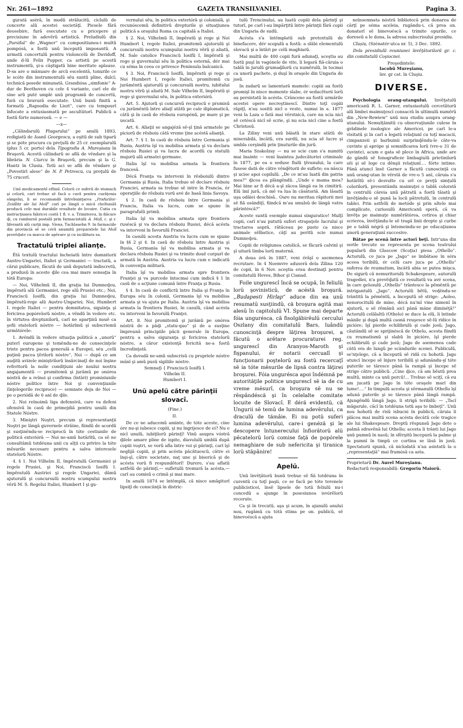Nr. 261—1892 GAZETA TRANSILVANIEI. Pagina 3.
gurată aséră, în modŭ strălucitŭ, ciclulŭ de concerte alŭ acestei societăţî. Piesele fără deosebire, fură esecutate cu o pricepere şi precisiune în adevĕrŭ artistică. Preludiulŭ din „Parsifal“ de „Wagner“ cu compositiunea-i multŭ pompósă, a fostŭ unŭ începutŭ imposantŭ. A urmatŭ concertulŭ pentru violoncelŭ de Davidoff, unde d-lŭ Felix Popper, ca artistŭ pe acestŭ instrumentŭ, şi-a câştigatŭ bine meritate aplause. D-sa are o mânuare de arcŭ escelentă, tonurile ce le scóte din instrumentulŭ sĕu suntŭ pline, dulcî; technică posede minunată. Grandiósa „simfonie“ A-dur de Beethoven cu cele 4 variante, carî ele de sine arŭ puté umplé unŭ programŭ de concertŭ, fură cu bravură esecutate. Unŭ bunŭ finitŭ a formatŭ „Rapsodia de Liszt“, care cu tempourî înfocate a entusiasmatŭ pe ascultătorî. Publicŭ a fostŭ fórte numerosŭ. — e —
—x—
„Călindarulŭ Plugarului“ pe anulŭ 1893, redigiatŭ de Ioanŭ Georgescu, a eşitŭ de sub tiparŭ şi se póte procura cu preţulŭ de 25 cr. esemplarulŭ (plus 5 cr. porto) dela Tipografia A. Mureşianu în Braşovŭ. Acestŭ călindarŭ se află de vêndare şi la librăria N. Ciurcu în Braşovŭ, precum şi la G. Hantz în Clusiu. Totŭ aci se află de vêndare şi „Povestirî alese“ de N. P. Petrescu, cu preţulŭ de 75 crucerî.
Unŭ medicamentŭ eftinŭ. Celorŭ ce suferŭ de stomach şi celorŭ, carî trebue sĕ facă o cură pentru curăţenia sângelui, li se recomandă întrebuinţarea „Prafurilor-Zeidlitz ale lui Moll“ carî pe lângă o mică cheltuială producŭ cele mai durabile resultate de lecuire. Cutia cu instrucţiunea fabricei costă 1 fl. v. a. Trimiterea, în fiăcare ḑi, cu rambursă postală prin farmacistulŭ A. Moll, c. şi r. liferantŭ alŭ curţii imp. Viena, Tuchlauebn 9. In farmaciile din provincià sĕ se céră anumitŭ preparatele lui Moll provĕḑute cu marca de apĕrare şi cu iscălitura sa.
Tractatulŭ triplei alianţe.
Étă textulŭ tractului încheiatŭ între domnitorii Austro-Ungariei, Italiei şi Germaniei — tractatŭ, a cărui publicare, făcută de unŭ deputatŭ indiscretŭ, a produsŭ în aceste ḑile cea mai mare sensaţia în tótă Europa:
— Noi, Vilhelmŭ II, din graţia lui Dumneḑeu, împĕratŭ alŭ Germaniei, rege alŭ Prusiei etc.; Noi, Franciscŭ Iosifŭ, din graţia lui Dumneḑeu, împĕratŭ-rege alŭ Austro-Ungariei; Noi, Humbert I. regele Italiei — pentru demnitatea, siguinţa şi fericirea popórelorŭ nóstre, a vêndŭ în vedere etc. în virtutea dreptunilorŭ, carî ne aparţinŭ nouĕ ca şefii statelorŭ nóstre — hotărîmŭ şi subscriemŭ următórele:
1. Avêndŭ în vedere situaţia politicâ a „unorŭ“ puterî europene şi temêndu-ne de consecinţele triste pentru pacea generală a Europei, séu „celŭ puţinŭ pacea ţĕrilorŭ nóstre“, Noi — după ce am auḑitŭ avizele miniştrilorŭ însărcinaţî de noi înşine referitorŭ la noile condiţiuni ale noului nostru angajamentŭ — promitemŭ şi jurămŭ pe onórea nóstră de a reînoi şi confirma (întări) promisiunile nóstre politice între Noi şi convenţiunile (înţelegerile reciproce) — semnate deja de Noi — pe o periódă de 6 anî de ḑile.
2. Noi reînoimŭ liga defensivă, care va defeni ofensivă în casŭ de primejdiă pentru unulŭ din Statele Nóstre.
3. Miniştri Noştri, precum şi representanţii Noştri pe lângă guvernele străine, fiindŭ de acordŭ şi susţinêndu-se reciprocŭ în tóte cestiunile de politică exterióră — Noi ne-amŭ hotărîtŭ, ca sĕ ne consultămŭ totdéuna unii cu alţii cu privire la tóte mĕsurile necesare pentru a salva interesele statelorŭ Nóstre.
4. § 1. Noi Vilhelm II, împĕratulŭ Germaniei şi regele Prusiei, şi Noi, Franciscŭ Iosifŭ I. împĕratulŭ Austriei şi regele Ungariei, dămŭ ajutorulŭ şi concursulŭ nostru scumpului nostru vĕrŭ M. S. Regelui Italiei, Humbert I şi gu-
vernului sĕu, în politica exterióră şi colonială, şi recunóscemŭ definitivŭ drepturile şi situaţiunea politică a oraşului Roma ca capitală a Italiei.
§ 2. Noi, Vilhelmŭ II, împĕratŭ şi rege şi Noi Humbert I, regele Italiei, promitemŭ ajutorulŭ şi concursulŭ nostru scumpului nostru vĕrŭ şi aliatŭ, M. Sale catolice Franciscŭ Iosifŭ I, împĕratŭ şi rege şi guvernului sĕu în politica esternă, dér mai cu séma în ceea ce privesce Peninsula balcanică.
§ 3. Noi, Franciscŭ Iosifŭ, împĕratŭ şi rege şi Noi Humbert I, regele Italiei, promitemŭ cu jurămêntŭ ajutorulŭ şi concursulŭ nostru, iubitului nostru vĕrŭ şi aliatŭ M. Sale Vilhelm II, împĕratŭ şi rege şi guvernului sĕu, în politica exterióră.
Art. 5. Ajutorŭ şi concursŭ reciprocŭ e promisŭ cu jurămêntŭ între aliaţî atâtŭ pe cale diplomatică, câtŭ şi în casŭ de rĕsboiu europénŭ, pe mare şi pe uscatŭ.
Art. 6. Aliaţii se angajéză sĕ-şî ţină armatele pe piciorŭ de rĕsboiu câtă vreme ţine acéstă alianţă.
Art. 7. § 1. In casŭ de rĕsboiu între Germania şi Rusia, Austria îşî va mobilisa armata şi va declara rĕsboiu Rusiei şi va lucra de acordŭ cu statulŭ majorŭ alŭ armatei germane.
Italia îşî va mobilisa armata la frontiera francesă.
Décă Franţa va interveni în rĕsboiulŭ dintre Germania şi Rusia, Italia trebue sĕ declare rĕsboiu Franciei, armata sa trebue sĕ intre în Francia, ér operaţiile de rĕsboiu vorŭ avé de basă linia Savoya.
§ 2. In casŭ de rĕsboiu între Germania şi Francia, Italia va lucra, cum se spune în paragrafulŭ primŭ.
Italia îşî va mobilisa armata spre frontiera ruséscă şi va declara rĕsboiu Rusiei, décă acésta va interveni în favorulŭ Franciei.
In casulŭ acesta Austria va lucra cum se spune în §§ 2 şi 4. In casŭ de rĕsboiu între Austria şi Rusia, Germania îşî va mobilisa armata şi va declara rĕsboiu Rusiei şi va trimite douĕ corpurî de armată în Austria. Austria va lucra cum e indicatŭ în convenţia militară.
Italia îşî va mobilisa armata spre frontiera Franţei şi va purcede întocmai cum indică § 1 în casŭ de o acţiune comună între Franţa şi Rusia.
§ 4. In casŭ de conflictŭ între Italia şi Franţa în Europa séu în colonii, Germania îşî va mobilisa armata şi va ajuta pe Italia. Austria îşî va mobilisa armata la frontiera Rusiei, în casulŭ, când acésta va interveni în favorulŭ Franţei.
Art. 8. Noi promitemŭ şi jurămŭ pe onórea nóstră de a păḑi „statu-quo“ şi de a susţine împreună principiile păcii generale în Europa, pentru a salva siguranţa şi fericirea statelorŭ nóstre, a căror existenţă fericită ne-a fostŭ încredinţată.
Ca dovadă ne-amŭ subscrisŭ cu propriele nóstre mânî şi amŭ pusŭ sigiliile nóstre.
Semnaţî { Franciscŭ Iosifŭ I.
Vilhelm II.
Humbert I.
Unŭ apelŭ către părinţii slovacî.
(Fine.)
II.
De ce ne aducemŭ aminte, de tóte aceste, cine óre nu-şi iubesce copiii, şi nu îngrijesce de ei? Nu e nicî unulŭ, iubiţilorŭ părinţî! Vinŭ asupra vóstră ḑilele amare pline de ispite, diavolulŭ umblă după copiii voştri, se vorŭ afla între voi şi părinţî, carî îşî neglijă copiii, şi prin acésta păcătuescŭ, către ei înşi-şî, către societate, naţ une şi biserică şi de acésta vorŭ fi respundĕtorî! Durere, s'au aflatŭ astfelŭ de părinţî,— sufletulŭ tremură la acésta,—carî au comisŭ o crimă şi mai mare.
In anulŭ 1874 se întêmplă, că nisce amăgitorî lipsiţî de consciinţă în distric-
tulŭ Trencinului, au luatŭ copiii dela părinţî şi tutorî, pe carî i-au împărţitŭ între părinţii fără copii din Ungaria de sudŭ.
Acésta s'a întêmplatŭ sub pretextulŭ de binefacere, dér scopulŭ a fostŭ: a slăbi elementulŭ slovacŭ şi a întări pe celŭ maghiarŭ.
Mai multŭ de 400 copii fură adunaţî, aceştia au fostŭ puşî în vagónele de vite, li legară fiă-căruia o tablă în jurulŭ grumaḑilorŭ cu numĕrulŭ, în tocmai ca unorŭ pachete, şi duşî în oraşele din Ungaria de josŭ.
In zadarŭ se lamentară mamele: copiii au fostŭ promişî în nisce momente slabe, ér seducĕtorii lorŭ au persistatŭ în acésta. Crâncene au fostŭ urmările acestei opere necreştinescî. Dintre toţî copiii răpiţî, n'au sositŭ nicî o veste, numai în a. 1877 veni la Laza o fată mai vêrstnică, care nu scia nicî sĕ cetéscă nicî sĕ scrie, şi nu scia nicî cine a fostŭ Christosŭ.
La Ziliny veni unŭ băiatŭ în stare atâtŭ de miserabilă, încâtŭ, era surdŭ, nu scia sĕ lucre şi umbla cerşindŭ prin ţinuturile din jurŭ.
Maria Szakolzay — nu se scie cum s'a numitŭ mai înainte — veni înaintea judecătoriei criminale în 1877, pe ea o seduse fiulŭ ţĕranului, la care fusese dată de către vênḑĕtorii de suflete; ea nâscu şi ucise apoi copilulŭ. „De ce m'au luatŭ din patria mea?“ ḑicea ea plângêndŭ. „Unde e mama mea? Mai bine ar fi décă a-şî zăcea lângă ea în cimitirŭ. Elŭ îmî jură, că mĕ va lua în căsătoriă. Am lăsatŭ uşa odăiei deschisă.. Oare nu meritau răpitorii mei sĕ fiă osândiţî, fiindcă m'au smulsŭ de lângă vatra părintéscă?“
Aceste suntŭ esemple numai singuratice! Mulţî copii, carî n'au pututŭ suferi strapaţele lucrului şi tractarea aspră, rătăceau pe puste ca nisce animale sĕlbatice, câţî au peritŭ scie numai Dumneḑeu.
Copiii de religiunea catolică, se făcură calvinî şi şî uitară limba lorŭ maternă.
A doua óră în 1887, veni érăşî o asemenea recrutare. In 4 Noemvre aduseră dela Zilina 120 de copii, în 6 Nov. aceştia erau destinaţî pentru comitatulŭ Heves, Bihor şi Cianad.
Foile ungurescî încă se ocupă, în feliulŭ lorŭ şovinisticŭ, de acéstă broşură. „Budapesti Hirlap“ aduce din ea unŭ resumatŭ susţiindŭ, că broşura agită mai alesŭ în capitolulŭ VI. Spune mai departe fóia ungurésca, că fisolgăbirĕulŭ cercului Oszlany din comitatulŭ Bars, luândŭ cunoscinţă despre lăţirea broşurei, a făcutŭ o arĕtare procuraturei reg. ungurescî din Aranyos-Maroth şi fişpanului, ér notarii cercualî şi funcţionarii poştelorŭ au fostŭ recercaţî sĕ ia tóte mĕsurile de lipsă contra lăţirei broşurei. Fóia ungurésca apoi îndémnă pe autorităţile politice ungurescî sĕ ia de cu vreme mĕsurî, ca broşura sĕ nu se rĕspândéscă şi în celelalte comitate locuite de Slovacî. E déră evidentŭ, că Ungurii sĕ temŭ de lumina adevĕrului, ca draculŭ de tămâie. Ei nu potŭ suferi lumina adevĕrului, care-i genéză şi le descopere întunerecului înfiorătorŭ alŭ pĕcatelorŭ lorŭ comise faţă de popórele nemaghiare de sub nefericita şi tiranica lorŭ stăpânire!
Apelŭ.
Unŭ învĕţătorŭ bunŭ trebue sĕ fiă totdéuna în curentŭ cu toţî paşii, ce se facŭ pe tóte terenele publicisticei, însĕ lipsele de totŭ feliulŭ nu-i concedŭ a ajunge în posesiunea isvórĕlorŭ recerute.
Ca şi în trecutŭ, aşa şi acum, în ajunulŭ anului nou, rugămŭ cu tótă stima pe on. publicŭ, sĕ binevoéscă a ajuta
neînsemnata nóstră bibliotecă prin donarea de cărţî pe séma aceleia, rugându-i, că prea on. donatorî sĕ binevoéscă a trimite opurile, ce doreseŭ a le dona, la adresa subscrisului presidiu.
Clușiu, (Szénatér-utca nr. 5), 3 Dec. 1892.
Dela presidiulŭ reuniunei învĕţătorilorŭ gr. c. din comitatulŭ Coşiocnei.
Preşedintele:
Iacobŭ Mureşianu,
înv. gr cat. în Cluşiu.
DIVERSE.
Psychologia orang-utangului. Invĕţatulŭ americanŭ R. L. Garner, entusiastulŭ cercetătorŭ alŭ limbei maimuţescî consacră în ultimulŭ numĕrŭ din „New-Rewiew“ unŭ nou studiu asupra orang-utanului. Nemulţămitŭ cu observaţiunile culese în grădinele zoologice ale Americei, pe carî le-a visitatŭ şi în carî a legatŭ relaţiunî cu toţî macacii, cimpanzeii şi barbuinii surprinḑêndu-le câte-va cuvinte şi aprópe şi semnificarea lorŭ (vre-o 31 de cuvinte), acum e gata sĕ plece în Africa, unde are de gândŭ sĕ fonografieze limbagiulŭ prietinilorŭ sĕi şi sĕ lege cu dênşii relaţiunî.... fórte intime. Până atuncî însĕ Garner a făcutŭ cunoscinţă cu unŭ orang-utan în vêrstă de vre-o 5 anî, căruia s'a hotărîtŭ sĕ-i desvolte cu orî ce preţŭ simţulŭ colorilorŭ, presentându maimuţei o tablă colorată în centrulŭ căreia unŭ pătratŭ a fostŭ tăiatŭ şi învĕţându-o sĕ pună la locŭ pătretulŭ, în centrulŭ tablei. Prin astfelŭ de metóde şi prin altele mai complicate, curiosulŭ Americanŭ speră, că va învĕţa pe maimuţe numĕrătórea, cetirea şi chiar scrierea, învĕţându-le sĕ tragă linii drepte şi curbe pe o tablă négră şi întemeindu-se pe educaţiunea unorŭ generaţiunî succesive.
Bătae pe scenă între actorî beţî. Intr'una din serile trecute se representa pe scena teatrului popularŭ din Glascow (Scoţia) piesa „Othello“. Actorulŭ, ce juca pe „Jago“ se îmbătase în séra aceea teribilŭ, ér celŭ care juca pe „Othello“ suferea de reumatism, încâtŭ abia se putea mişca. De sigurŭ că nemuritorulŭ Schakespeare, autorulŭ tragediei, n'a prevĕḑutŭ ce resultatŭ va avé scena, în care gelosulŭ „Othello“ trântesce la pĕmêntŭ pe intrigantulŭ „Jago“. Actorulŭ bĕtŭ, veḑêndu-se trântitŭ la pĕmêntŭ, a începutŭ sĕ strige: „Aoleo, nenorocitulŭ de mine, décă nu'mî vine nimenî în ajutorŭ, o sĕ rĕmânŭ aicî până mâne diminéţă!“ Actorulŭ celălaltŭ (Othelo) se duce la elŭ, îi întinde mânile şi după multă casnă reuşesce sĕ-lŭ ridice în picióre; îşî pierde echilibrulŭ şi cade josŭ; Jago, căutândŭ sĕ se sprijinéscă de Othelo, acesta fiindŭ cu reumatismŭ şi slabŭ în picióre, îşî pierde echilibrulŭ şi cade josŭ; Jago de asemenea cade câtŭ era de lungŭ pe scândurile scenei. Publiculŭ, se'nţelege, că a începutŭ sĕ ridă cu hohotŭ. Jago atuncî începe sĕ înjure teribilŭ şi adunându-şî tóte puterile se târesce până la rampă şi începe sĕ strige către publicŭ: „Cine ḑice, că am bĕutŭ prea multŭ, minte ca unŭ porcŭ!... Trebue sĕ sciţî, că eu am jucatŭ pe Jago în tóte oraşele marî din lume!....“ In timpulŭ acesta şi sĕrmanulŭ Othello îşî adună puterile şi se târesce până lângă rampă. Ajungêndŭ lângă Jago, îi strigă teribilŭ: — „Tacî măgarule, căcî în totdéuna totŭ aşa te îmbeţî“. Unŭ nou hohotŭ de risŭ isbucni în publicŭ, căruia îi plăcea mai multŭ scena acésta decâtŭ cele tragice ale lui Shakespeare. Dreptŭ rĕspunsŭ Jago dete o palmă sdravĕnă lui Othello; acesta îi trânti lui Jago unŭ pumnŭ în nasŭ; în sfêrşitŭ începură la palme şi la pumnî în timpŭ ce cortina se lăsă în josŭ. Spectatorii spunŭ, că nicîodată n'au asistatŭ la o „representaţiă“ mai frumósă ca asta.
Proprietarŭ Dr. Aurel Mureşianu.
Redactorŭ responsabilŭ: Gregoriu Maiorŭ.